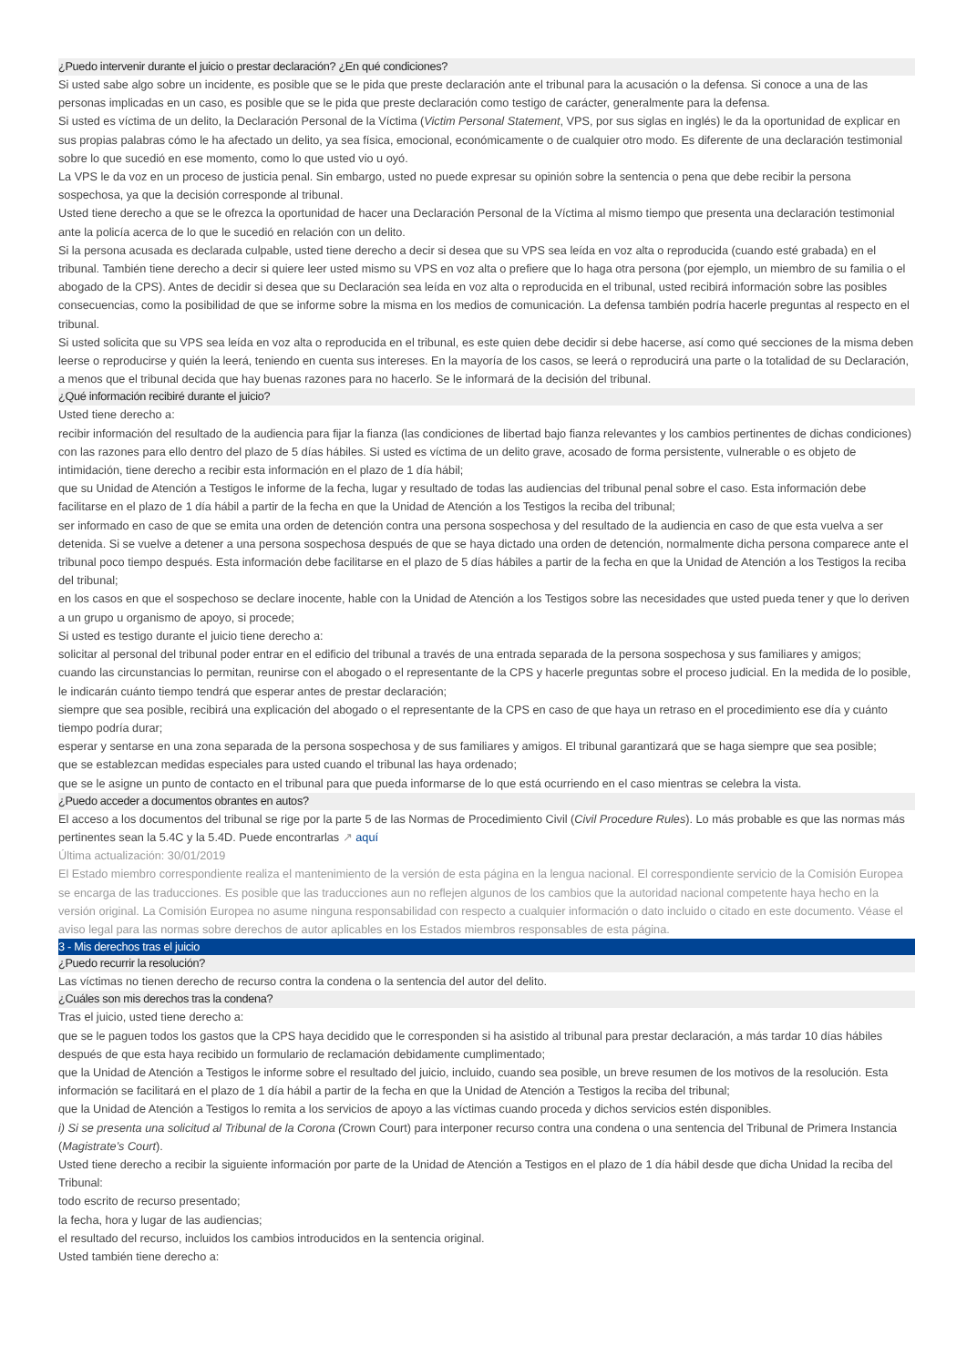¿Puedo intervenir durante el juicio o prestar declaración? ¿En qué condiciones?
Si usted sabe algo sobre un incidente, es posible que se le pida que preste declaración ante el tribunal para la acusación o la defensa. Si conoce a una de las personas implicadas en un caso, es posible que se le pida que preste declaración como testigo de carácter, generalmente para la defensa.
Si usted es víctima de un delito, la Declaración Personal de la Víctima (Victim Personal Statement, VPS, por sus siglas en inglés) le da la oportunidad de explicar en sus propias palabras cómo le ha afectado un delito, ya sea física, emocional, económicamente o de cualquier otro modo. Es diferente de una declaración testimonial sobre lo que sucedió en ese momento, como lo que usted vio u oyó.
La VPS le da voz en un proceso de justicia penal. Sin embargo, usted no puede expresar su opinión sobre la sentencia o pena que debe recibir la persona sospechosa, ya que la decisión corresponde al tribunal.
Usted tiene derecho a que se le ofrezca la oportunidad de hacer una Declaración Personal de la Víctima al mismo tiempo que presenta una declaración testimonial ante la policía acerca de lo que le sucedió en relación con un delito.
Si la persona acusada es declarada culpable, usted tiene derecho a decir si desea que su VPS sea leída en voz alta o reproducida (cuando esté grabada) en el tribunal. También tiene derecho a decir si quiere leer usted mismo su VPS en voz alta o prefiere que lo haga otra persona (por ejemplo, un miembro de su familia o el abogado de la CPS). Antes de decidir si desea que su Declaración sea leída en voz alta o reproducida en el tribunal, usted recibirá información sobre las posibles consecuencias, como la posibilidad de que se informe sobre la misma en los medios de comunicación. La defensa también podría hacerle preguntas al respecto en el tribunal.
Si usted solicita que su VPS sea leída en voz alta o reproducida en el tribunal, es este quien debe decidir si debe hacerse, así como qué secciones de la misma deben leerse o reproducirse y quién la leerá, teniendo en cuenta sus intereses. En la mayoría de los casos, se leerá o reproducirá una parte o la totalidad de su Declaración, a menos que el tribunal decida que hay buenas razones para no hacerlo. Se le informará de la decisión del tribunal.
¿Qué información recibiré durante el juicio?
Usted tiene derecho a:
recibir información del resultado de la audiencia para fijar la fianza (las condiciones de libertad bajo fianza relevantes y los cambios pertinentes de dichas condiciones) con las razones para ello dentro del plazo de 5 días hábiles. Si usted es víctima de un delito grave, acosado de forma persistente, vulnerable o es objeto de intimidación, tiene derecho a recibir esta información en el plazo de 1 día hábil;
que su Unidad de Atención a Testigos le informe de la fecha, lugar y resultado de todas las audiencias del tribunal penal sobre el caso. Esta información debe facilitarse en el plazo de 1 día hábil a partir de la fecha en que la Unidad de Atención a los Testigos la reciba del tribunal;
ser informado en caso de que se emita una orden de detención contra una persona sospechosa y del resultado de la audiencia en caso de que esta vuelva a ser detenida. Si se vuelve a detener a una persona sospechosa después de que se haya dictado una orden de detención, normalmente dicha persona comparece ante el tribunal poco tiempo después. Esta información debe facilitarse en el plazo de 5 días hábiles a partir de la fecha en que la Unidad de Atención a los Testigos la reciba del tribunal;
en los casos en que el sospechoso se declare inocente, hable con la Unidad de Atención a los Testigos sobre las necesidades que usted pueda tener y que lo deriven a un grupo u organismo de apoyo, si procede;
Si usted es testigo durante el juicio tiene derecho a:
solicitar al personal del tribunal poder entrar en el edificio del tribunal a través de una entrada separada de la persona sospechosa y sus familiares y amigos;
cuando las circunstancias lo permitan, reunirse con el abogado o el representante de la CPS y hacerle preguntas sobre el proceso judicial. En la medida de lo posible, le indicarán cuánto tiempo tendrá que esperar antes de prestar declaración;
siempre que sea posible, recibirá una explicación del abogado o el representante de la CPS en caso de que haya un retraso en el procedimiento ese día y cuánto tiempo podría durar;
esperar y sentarse en una zona separada de la persona sospechosa y de sus familiares y amigos. El tribunal garantizará que se haga siempre que sea posible;
que se establezcan medidas especiales para usted cuando el tribunal las haya ordenado;
que se le asigne un punto de contacto en el tribunal para que pueda informarse de lo que está ocurriendo en el caso mientras se celebra la vista.
¿Puedo acceder a documentos obrantes en autos?
El acceso a los documentos del tribunal se rige por la parte 5 de las Normas de Procedimiento Civil (Civil Procedure Rules). Lo más probable es que las normas más pertinentes sean la 5.4C y la 5.4D. Puede encontrarlas ↗ aquí
Última actualización: 30/01/2019
El Estado miembro correspondiente realiza el mantenimiento de la versión de esta página en la lengua nacional. El correspondiente servicio de la Comisión Europea se encarga de las traducciones. Es posible que las traducciones aun no reflejen algunos de los cambios que la autoridad nacional competente haya hecho en la versión original. La Comisión Europea no asume ninguna responsabilidad con respecto a cualquier información o dato incluido o citado en este documento. Véase el aviso legal para las normas sobre derechos de autor aplicables en los Estados miembros responsables de esta página.
3 - Mis derechos tras el juicio
¿Puedo recurrir la resolución?
Las víctimas no tienen derecho de recurso contra la condena o la sentencia del autor del delito.
¿Cuáles son mis derechos tras la condena?
Tras el juicio, usted tiene derecho a:
que se le paguen todos los gastos que la CPS haya decidido que le corresponden si ha asistido al tribunal para prestar declaración, a más tardar 10 días hábiles después de que esta haya recibido un formulario de reclamación debidamente cumplimentado;
que la Unidad de Atención a Testigos le informe sobre el resultado del juicio, incluido, cuando sea posible, un breve resumen de los motivos de la resolución. Esta información se facilitará en el plazo de 1 día hábil a partir de la fecha en que la Unidad de Atención a Testigos la reciba del tribunal;
que la Unidad de Atención a Testigos lo remita a los servicios de apoyo a las víctimas cuando proceda y dichos servicios estén disponibles.
i) Si se presenta una solicitud al Tribunal de la Corona (Crown Court) para interponer recurso contra una condena o una sentencia del Tribunal de Primera Instancia (Magistrate’s Court).
Usted tiene derecho a recibir la siguiente información por parte de la Unidad de Atención a Testigos en el plazo de 1 día hábil desde que dicha Unidad la reciba del Tribunal:
todo escrito de recurso presentado;
la fecha, hora y lugar de las audiencias;
el resultado del recurso, incluidos los cambios introducidos en la sentencia original.
Usted también tiene derecho a: